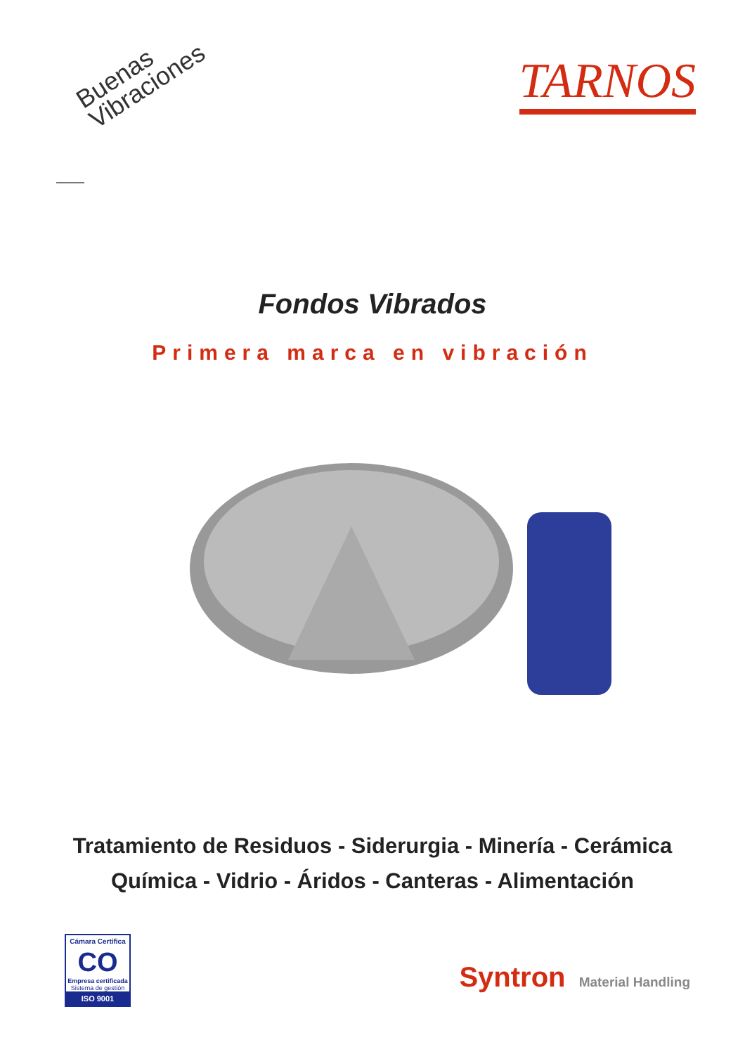Buenas
Vibraciones
TARNOS
Fondos Vibrados
Primera marca en vibración
Tratamiento de Residuos - Siderurgia - Minería - Cerámica
Química - Vidrio - Áridos - Canteras - Alimentación
Cámara Certifica
CO
Empresa certificada
Sistema de gestión
ISO 9001
Syntron Material Handling